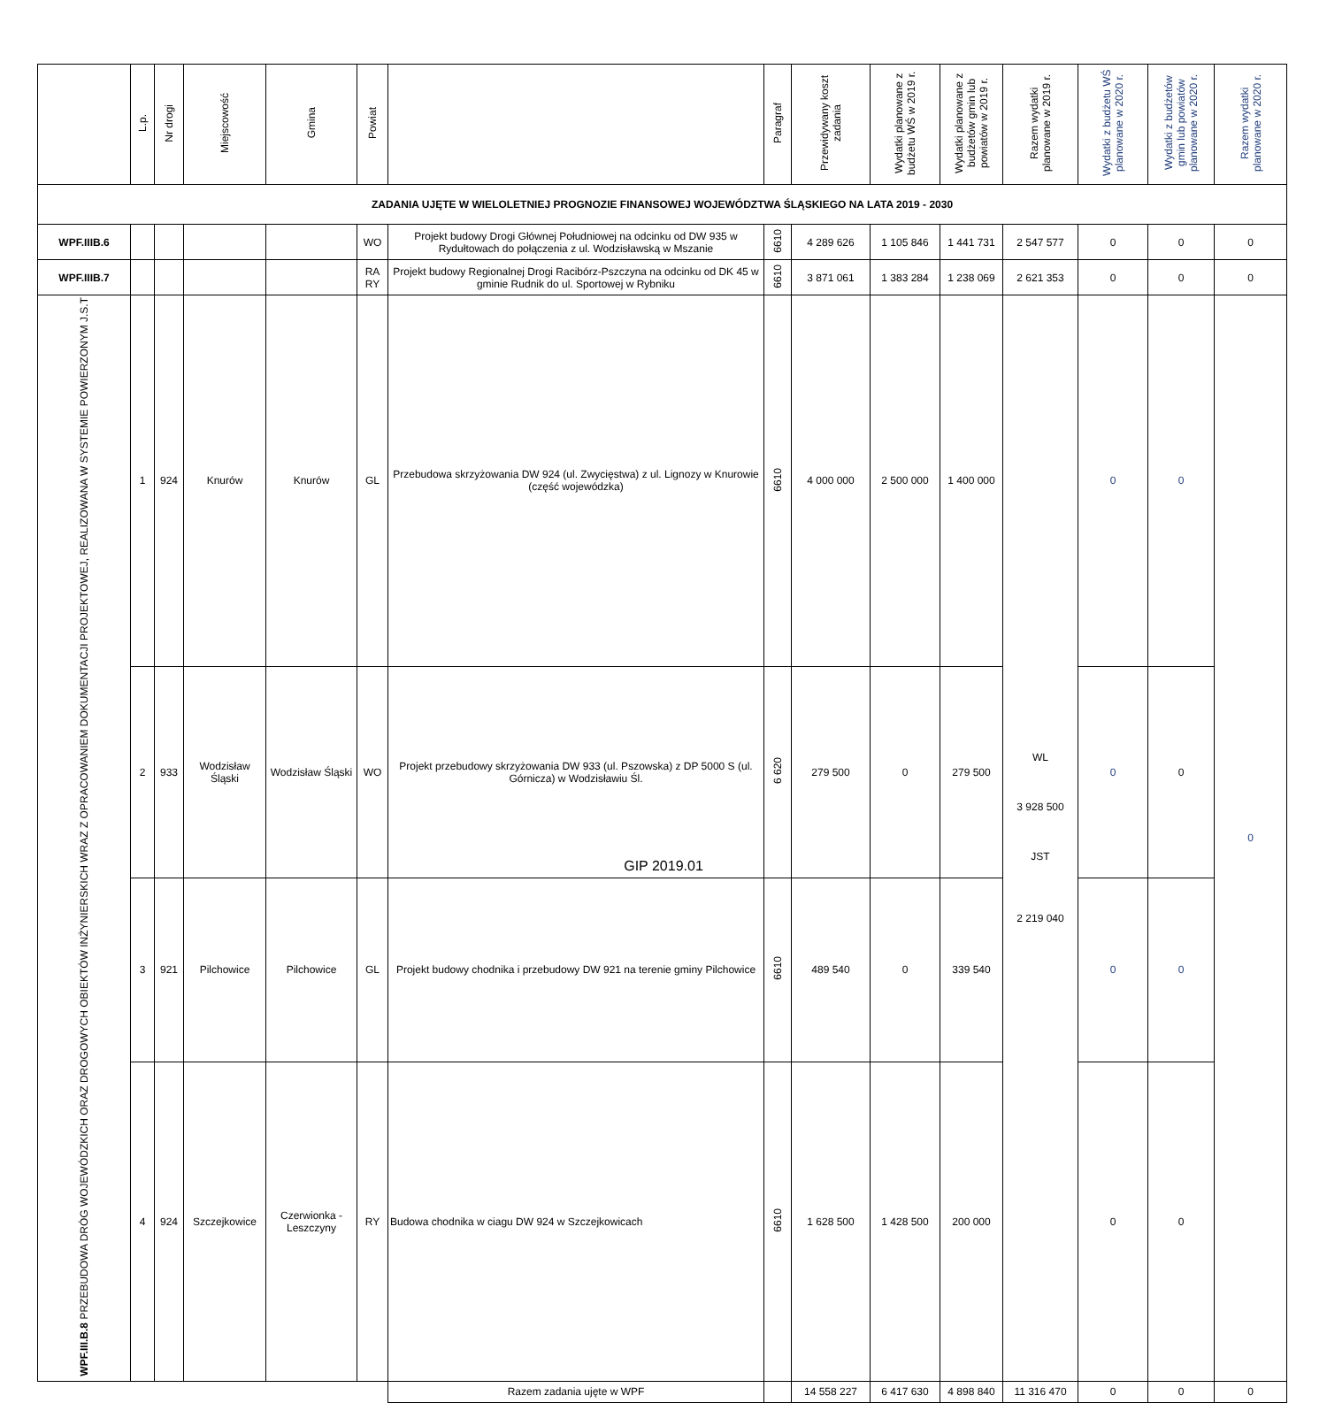| | L.p. | Nr drogi | Miejscowość | Gmina | Powiat | | Paragraf | Przewidywany koszt zadania | Wydatki planowane z budżetu WŚ w 2019 r. | Wydatki planowane z budżetów gmin lub powiatów w 2019 r. | Razem wydatki planowane w 2019 r. | Wydatki z budżetu WŚ planowane w 2020 r. | Wydatki z budżetów gmin lub powiatów planowane w 2020 r. | Razem wydatki planowane w 2020 r. |
| --- | --- | --- | --- | --- | --- | --- | --- | --- | --- | --- | --- | --- | --- | --- |
| ZADANIA UJĘTE W WIELOLETNIEJ PROGNOZIE FINANSOWEJ WOJEWÓDZTWA ŚLĄSKIEGO NA LATA 2019 - 2030 | | | | | | | | | | | | | | |
| WPF.IIIB.6 | | | | | WO | Projekt budowy Drogi Głównej Południowej na odcinku od DW 935 w Rydułtowach do połączenia z ul. Wodzisławską w Mszanie | 6610 | 4 289 626 | 1 105 846 | 1 441 731 | 2 547 577 | 0 | 0 | 0 |
| WPF.IIIB.7 | | | | | RA RY | Projekt budowy Regionalnej Drogi Racibórz-Pszczyna na odcinku od DK 45 w gminie Rudnik do ul. Sportowej w Rybniku | 6610 | 3 871 061 | 1 383 284 | 1 238 069 | 2 621 353 | 0 | 0 | 0 |
| WPF.III.B.8 PRZEBUDOWA DRÓG WOJEWÓDZKICH ORAZ DROGOWYCH OBIEKTÓW INŻYNIERSKICH WRAZ Z OPRACOWANIEM DOKUMENTACJI PROJEKTOWEJ, REALIZOWANA W SYSTEMIE POWIERZONYM J.S.T | 1 | 924 | Knurów | Knurów | GL | Przebudowa skrzyżowania DW 924 (ul. Zwycięstwa) z ul. Lignozy w Knurowie (część wojewódzka) | 6610 | 4 000 000 | 2 500 000 | 1 400 000 | WL 3 928 500 JST 2 219 040 | 0 | 0 | 0 |
| | 2 | 933 | Wodzisław Śląski | Wodzisław Śląski | WO | Projekt przebudowy skrzyżowania DW 933 (ul. Pszowska) z DP 5000 S (ul. Górnicza) w Wodzisławiu Śl. | 6 620 | 279 500 | 0 | 279 500 | | 0 | 0 | |
| | 3 | 921 | Pilchowice | Pilchowice | GL | Projekt budowy chodnika i przebudowy DW 921 na terenie gminy Pilchowice | 6610 | 489 540 | 0 | 339 540 | | 0 | 0 | |
| | 4 | 924 | Szczejkowice | Czerwionka - Leszczyny | RY | Budowa chodnika w ciagu DW 924 w Szczejkowicach | 6610 | 1 628 500 | 1 428 500 | 200 000 | | 0 | 0 | |
| | | | | | | Razem zadania ujęte w WPF | | 14 558 227 | 6 417 630 | 4 898 840 | 11 316 470 | 0 | 0 | 0 |
GIP 2019.01